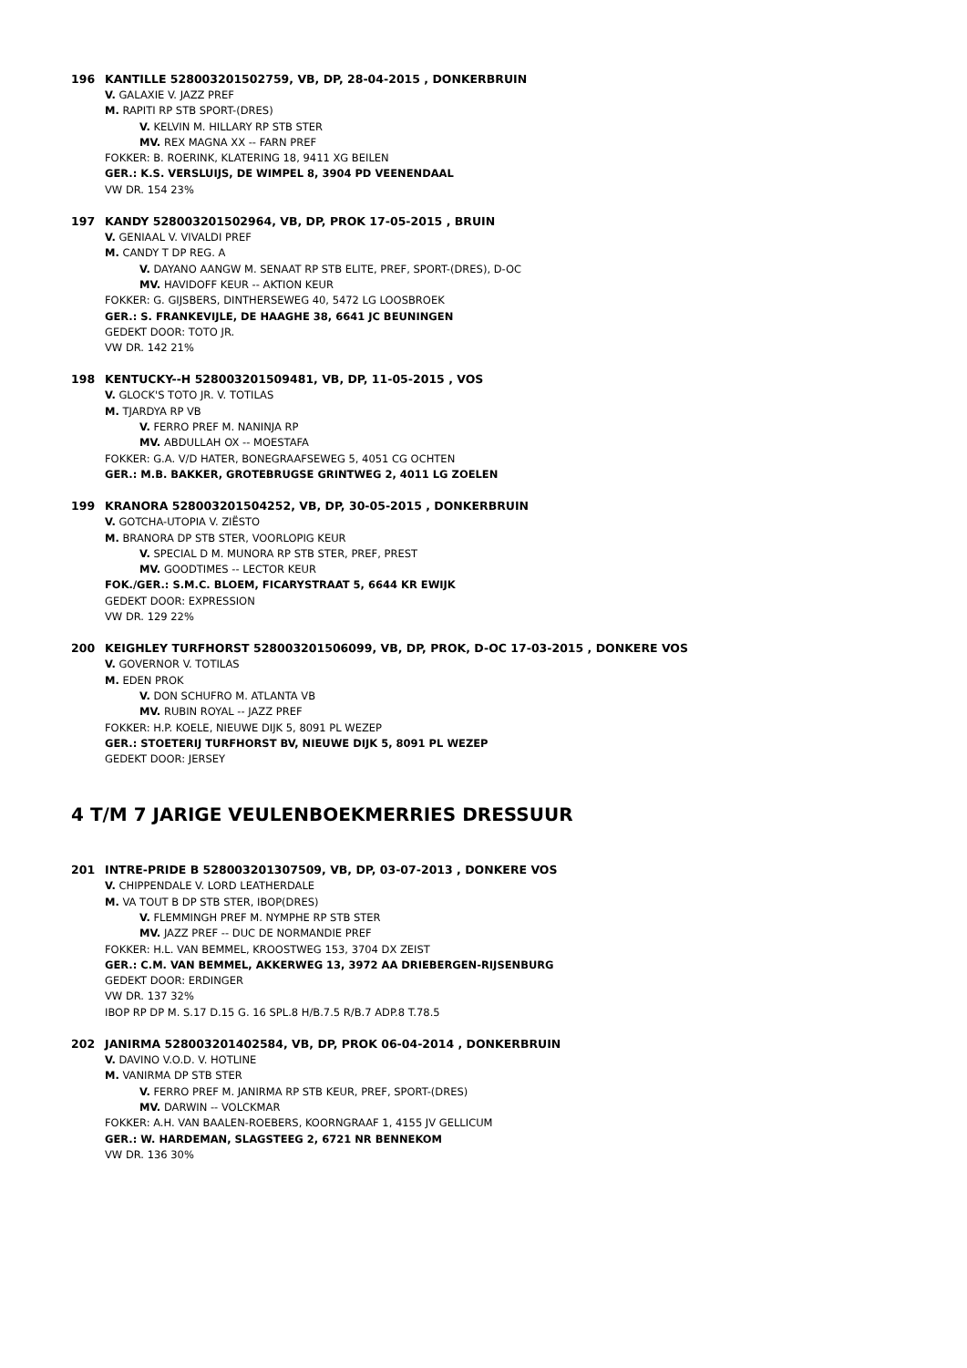196 KANTILLE 528003201502759, VB, DP, 28-04-2015 , DONKERBRUIN
V. GALAXIE V. JAZZ PREF
M. RAPITI RP STB SPORT-(DRES)
V. KELVIN M. HILLARY RP STB STER
MV. REX MAGNA XX -- FARN PREF
FOKKER: B. ROERINK, KLATERING 18, 9411 XG BEILEN
GER.: K.S. VERSLUIJS, DE WIMPEL 8, 3904 PD VEENENDAAL
VW DR. 154 23%
197 KANDY 528003201502964, VB, DP, PROK 17-05-2015 , BRUIN
V. GENIAAL V. VIVALDI PREF
M. CANDY T DP REG. A
V. DAYANO AANGW M. SENAAT RP STB ELITE, PREF, SPORT-(DRES), D-OC
MV. HAVIDOFF KEUR -- AKTION KEUR
FOKKER: G. GIJSBERS, DINTHERSEWEG 40, 5472 LG LOOSBROEK
GER.: S. FRANKEVIJLE, DE HAAGHE 38, 6641 JC BEUNINGEN
GEDEKT DOOR: TOTO JR.
VW DR. 142 21%
198 KENTUCKY--H 528003201509481, VB, DP, 11-05-2015 , VOS
V. GLOCK'S TOTO JR. V. TOTILAS
M. TJARDYA RP VB
V. FERRO PREF M. NANINJA RP
MV. ABDULLAH OX -- MOESTAFA
FOKKER: G.A. V/D HATER, BONEGRAAFSEWEG 5, 4051 CG OCHTEN
GER.: M.B. BAKKER, GROTEBRUGSE GRINTWEG 2, 4011 LG ZOELEN
199 KRANORA 528003201504252, VB, DP, 30-05-2015 , DONKERBRUIN
V. GOTCHA-UTOPIA V. ZIËSTO
M. BRANORA DP STB STER, VOORLOPIG KEUR
V. SPECIAL D M. MUNORA RP STB STER, PREF, PREST
MV. GOODTIMES -- LECTOR KEUR
FOK./GER.: S.M.C. BLOEM, FICARYSTRAAT 5, 6644 KR EWIJK
GEDEKT DOOR: EXPRESSION
VW DR. 129 22%
200 KEIGHLEY TURFHORST 528003201506099, VB, DP, PROK, D-OC 17-03-2015 , DONKERE VOS
V. GOVERNOR V. TOTILAS
M. EDEN PROK
V. DON SCHUFRO M. ATLANTA VB
MV. RUBIN ROYAL -- JAZZ PREF
FOKKER: H.P. KOELE, NIEUWE DIJK 5, 8091 PL WEZEP
GER.: STOETERIJ TURFHORST BV, NIEUWE DIJK 5, 8091 PL WEZEP
GEDEKT DOOR: JERSEY
4 T/M 7 JARIGE VEULENBOEKMERRIES DRESSUUR
201 INTRE-PRIDE B 528003201307509, VB, DP, 03-07-2013 , DONKERE VOS
V. CHIPPENDALE V. LORD LEATHERDALE
M. VA TOUT B DP STB STER, IBOP(DRES)
V. FLEMMINGH PREF M. NYMPHE RP STB STER
MV. JAZZ PREF -- DUC DE NORMANDIE PREF
FOKKER: H.L. VAN BEMMEL, KROOSTWEG 153, 3704 DX ZEIST
GER.: C.M. VAN BEMMEL, AKKERWEG 13, 3972 AA DRIEBERGEN-RIJSENBURG
GEDEKT DOOR: ERDINGER
VW DR. 137 32%
IBOP RP DP M. S.17 D.15 G. 16 SPL.8 H/B.7.5 R/B.7 ADP.8 T.78.5
202 JANIRMA 528003201402584, VB, DP, PROK 06-04-2014 , DONKERBRUIN
V. DAVINO V.O.D. V. HOTLINE
M. VANIRMA DP STB STER
V. FERRO PREF M. JANIRMA RP STB KEUR, PREF, SPORT-(DRES)
MV. DARWIN -- VOLCKMAR
FOKKER: A.H. VAN BAALEN-ROEBERS, KOORNGRAAF 1, 4155 JV GELLICUM
GER.: W. HARDEMAN, SLAGSTEEG 2, 6721 NR BENNEKOM
VW DR. 136 30%